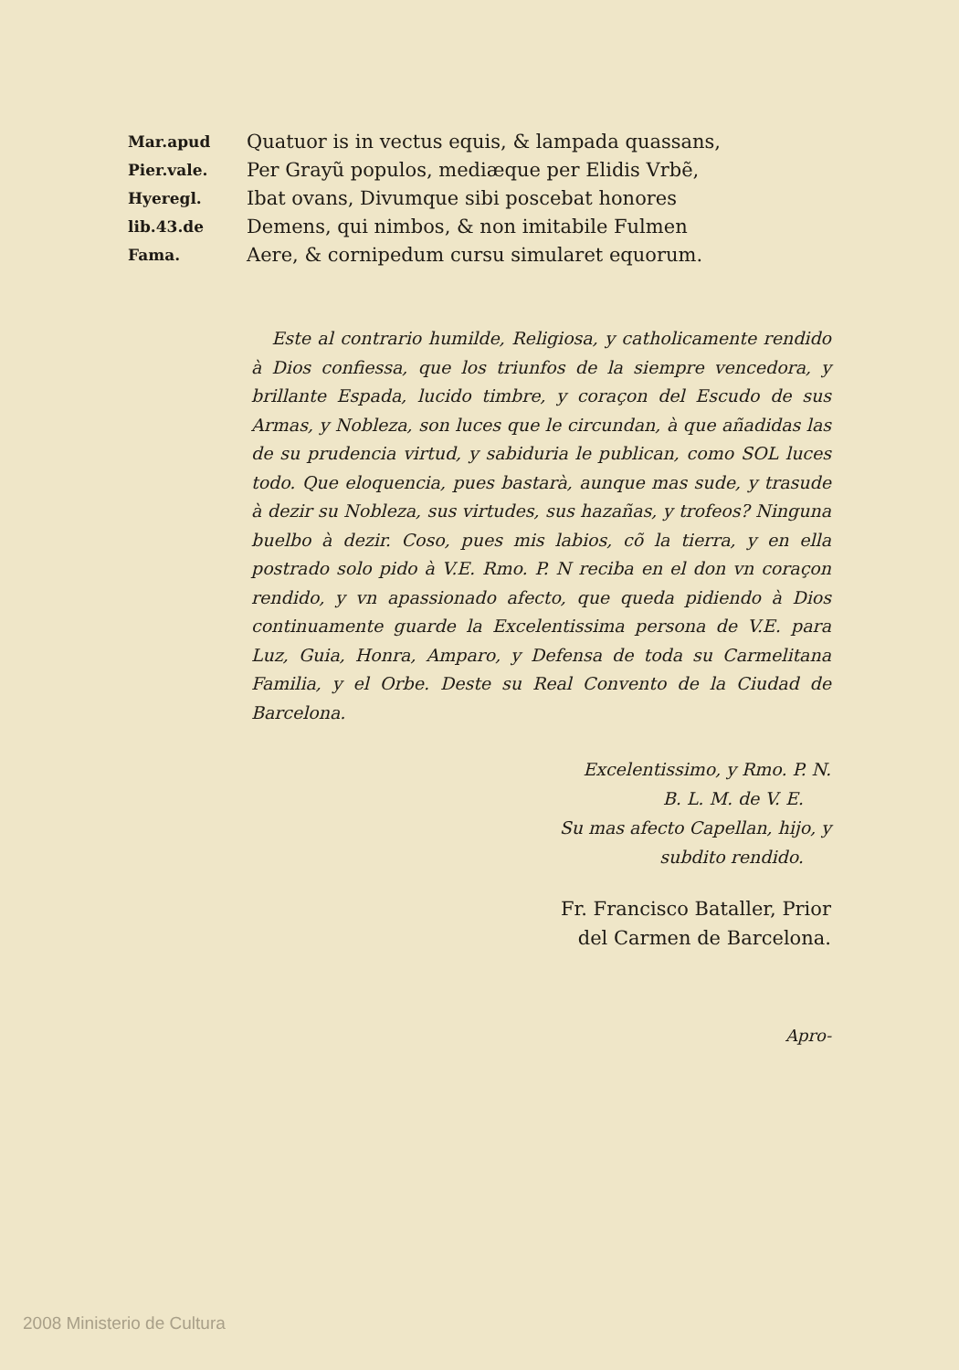Mar.apud
Pier.vale.
Hyeregl.
lib.43.de
Fama.
Quatuor is in vectus equis, & lampada quassans,
Per Grayũ populos, mediæque per Elidis Vrbẽ,
Ibat ovans, Divumque sibi poscebat honores
Demens, qui nimbos, & non imitabile Fulmen
Aere, & cornipedum cursu simularet equorum.
Este al contrario humilde, Religiosa, y catholicamente rendido à Dios confiessa, que los triunfos de la siempre vencedora, y brillante Espada, lucido timbre, y coraçon del Escudo de sus Armas, y Nobleza, son luces que le circundan, à que añadidas las de su prudencia virtud, y sabiduria le publican, como SOL luces todo. Que eloquencia, pues bastarà, aunque mas sude, y trasude à dezir su Nobleza, sus virtudes, sus hazañas, y trofeos? Ninguna buelbo à dezir. Coso, pues mis labios, cõ la tierra, y en ella postrado solo pido à V.E. Rmo. P. N reciba en el don vn coraçon rendido, y vn apassionado afecto, que queda pidiendo à Dios continuamente guarde la Excelentissima persona de V.E. para Luz, Guia, Honra, Amparo, y Defensa de toda su Carmelitana Familia, y el Orbe. Deste su Real Convento de la Ciudad de Barcelona.
Excelentissimo, y Rmo. P. N.
B. L. M. de V. E.
Su mas afecto Capellan, hijo, y
subdito rendido.
Fr. Francisco Bataller, Prior
del Carmen de Barcelona.
Apro-
2008 Ministerio de Cultura